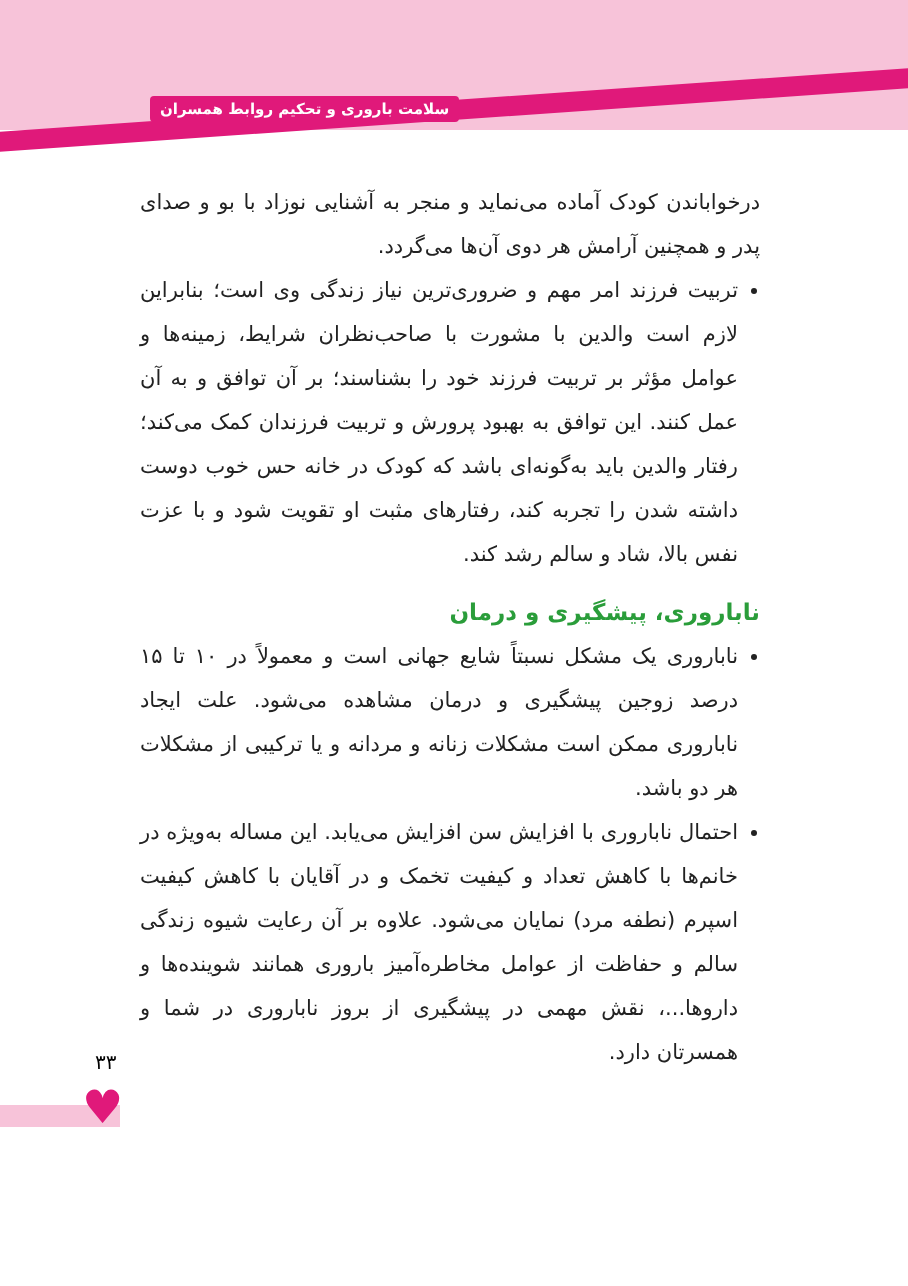سلامت باروری و تحکیم روابط همسران
درخواباندن کودک آماده می‌نماید و منجر به آشنایی نوزاد با بو و صدای پدر و همچنین آرامش هر دوی آن‌ها می‌گردد.
تربیت فرزند امر مهم و ضروری‌ترین نیاز زندگی وی است؛ بنابراین لازم است والدین با مشورت با صاحب‌نظران شرایط، زمینه‌ها و عوامل مؤثر بر تربیت فرزند خود را بشناسند؛ بر آن توافق و به آن عمل کنند. این توافق به بهبود پرورش و تربیت فرزندان کمک می‌کند؛ رفتار والدین باید به‌گونه‌ای باشد که کودک در خانه حس خوب دوست داشته شدن را تجربه کند، رفتارهای مثبت او تقویت شود و با عزت نفس بالا، شاد و سالم رشد کند.
ناباروری، پیشگیری و درمان
ناباروری یک مشکل نسبتاً شایع جهانی است و معمولاً در ۱۰ تا ۱۵ درصد زوجین پیشگیری و درمان مشاهده می‌شود. علت ایجاد ناباروری ممکن است مشکلات زنانه و مردانه و یا ترکیبی از مشکلات هر دو باشد.
احتمال ناباروری با افزایش سن افزایش می‌یابد. این مساله به‌ویژه در خانم‌ها با کاهش تعداد و کیفیت تخمک و در آقایان با کاهش کیفیت اسپرم (نطفه مرد) نمایان می‌شود. علاوه بر آن رعایت شیوه زندگی سالم و حفاظت از عوامل مخاطره‌آمیز باروری همانند شوینده‌ها و داروها...، نقش مهمی در پیشگیری از بروز ناباروری در شما و همسرتان دارد.
۳۳
♥